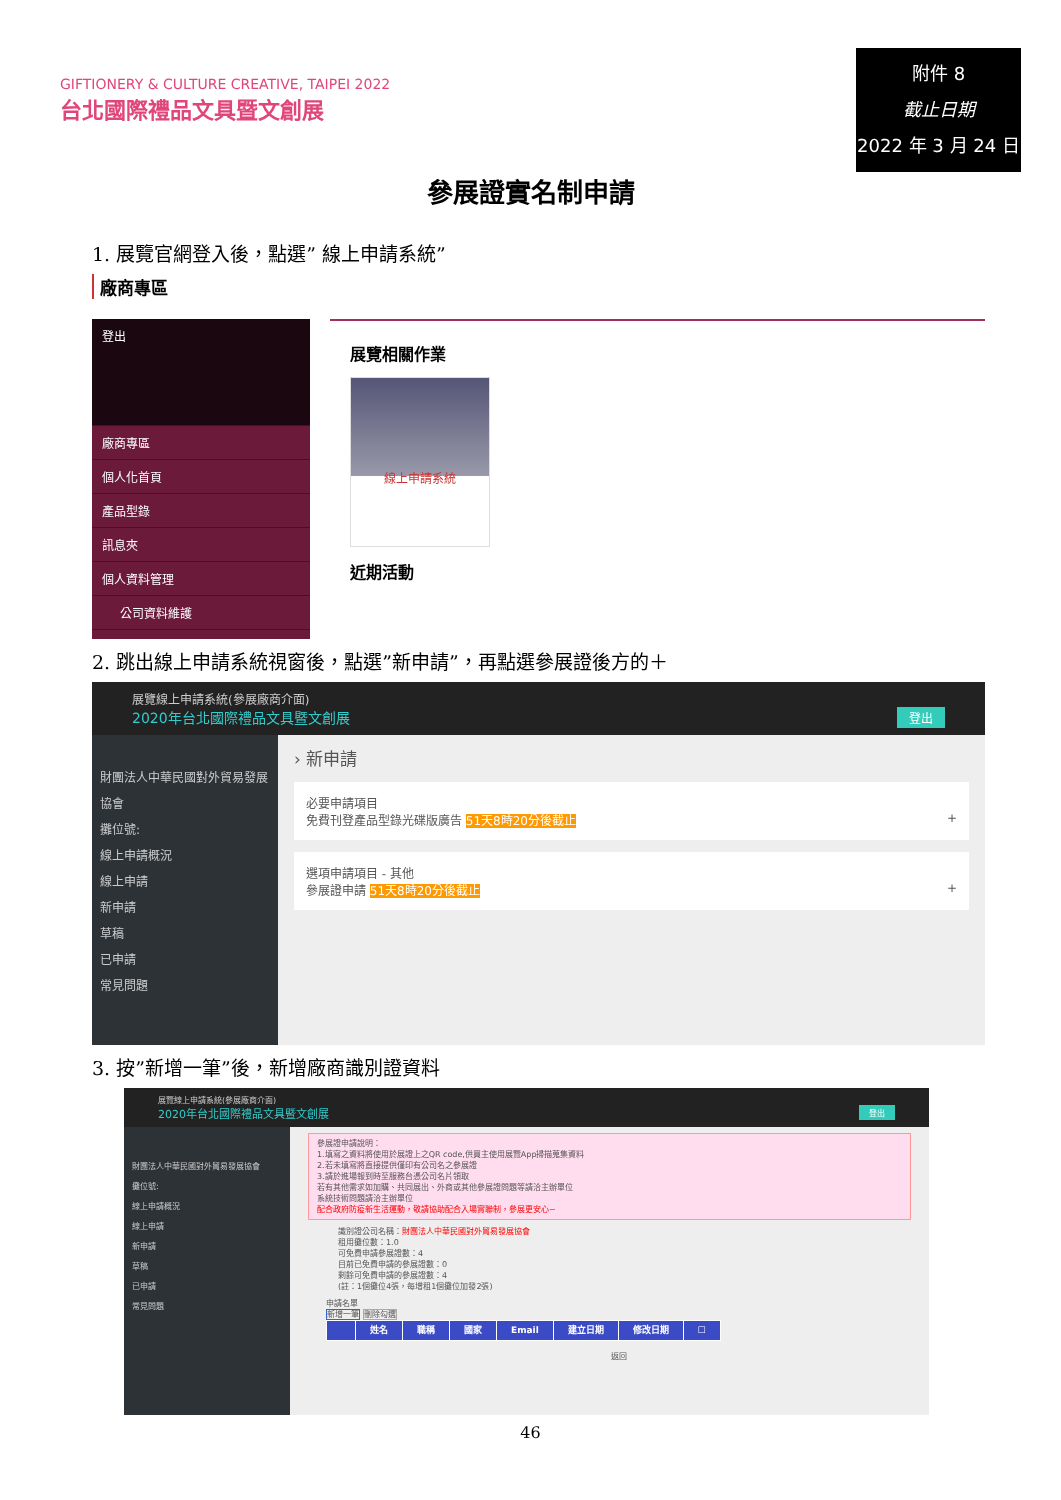GIFTIONERY & CULTURE CREATIVE, TAIPEI 2022
台北國際禮品文具暨文創展
附件 8
截止日期
2022 年 3 月 24 日
參展證實名制申請
1. 展覽官網登入後，點選” 線上申請系統”
廠商專區
登出
廠商專區
個人化首頁
產品型錄
訊息夾
個人資料管理
公司資料維護
展覽相關作業
線上申請系統
近期活動
2. 跳出線上申請系統視窗後，點選”新申請”，再點選參展證後方的＋
展覽線上申請系統(參展廠商介面)
2020年台北國際禮品文具暨文創展 登出
財團法人中華民國對外貿易發展協會
攤位號:
線上申請概況
線上申請
新申請
草稿
已申請
常見問題
› 新申請
必要申請項目
免費刊登產品型錄光碟版廣告 51天8時20分後截止 +
選項申請項目 - 其他
參展證申請 51天8時20分後截止 +
3. 按”新增一筆”後，新增廠商識別證資料
展覽線上申請系統(參展廠商介面)
2020年台北國際禮品文具暨文創展 登出
財團法人中華民國對外貿易發展協會
攤位號:
線上申請概況
線上申請
新申請
草稿
已申請
常見問題
參展證申請說明：
1.填寫之資料將使用於展證上之QR code,供買主使用展覽App掃描蒐集資料
2.若未填寫將直接提供僅印有公司名之參展證
3.請於進場報到時至服務台憑公司名片領取
若有其他需求如加購、共同展出、外商或其他參展證問題等請洽主辦單位
系統技術問題請洽主辦單位
配合政府防疫新生活運動，敬請協助配合入場實聯制，參展更安心~
識別證公司名稱：財團法人中華民國對外貿易發展協會
租用攤位數：1.0
可免費申請參展證數：4
目前已免費申請的參展證數：0
剩餘可免費申請的參展證數：4
(註：1個攤位4張，每增租1個攤位加發2張)
申請名單
新增一筆 刪除勾選
| | 姓名 | 職稱 | 國家 | Email | 建立日期 | 修改日期 | ☐ |
| --- | --- | --- | --- | --- | --- | --- | --- |
返回
46